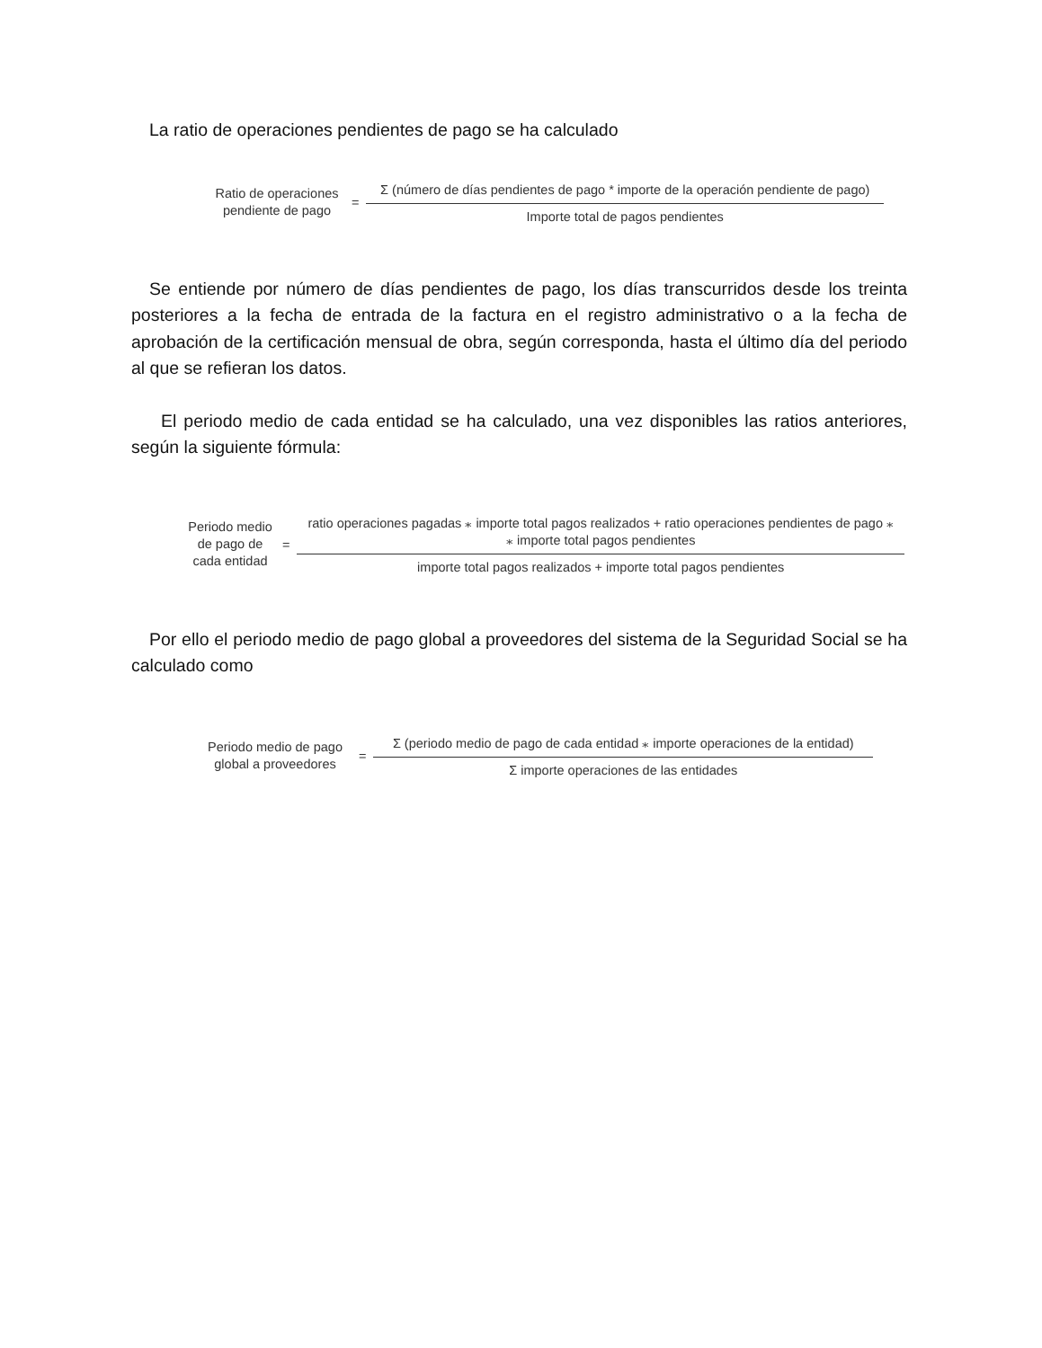La ratio de operaciones pendientes de pago se ha calculado
Ratio de operaciones
pendiente de pago
=
Σ (número de días pendientes de pago * importe de la operación pendiente de pago)
Importe total de pagos pendientes
Se entiende por número de días pendientes de pago, los días transcurridos desde los treinta posteriores a la fecha de entrada de la factura en el registro administrativo o a la fecha de aprobación de la certificación mensual de obra, según corresponda, hasta el último día del periodo al que se refieran los datos.
El periodo medio de cada entidad se ha calculado, una vez disponibles las ratios anteriores, según la siguiente fórmula:
Periodo medio
de pago de
cada entidad
=
ratio operaciones pagadas ⁎ importe total pagos realizados + ratio operaciones pendientes de pago ⁎
⁎ importe total pagos pendientes
importe total pagos realizados + importe total pagos pendientes
Por ello el periodo medio de pago global a proveedores del sistema de la Seguridad Social se ha calculado como
Periodo medio de pago
global a proveedores
=
Σ (periodo medio de pago de cada entidad ⁎ importe operaciones de la entidad)
Σ importe operaciones de las entidades